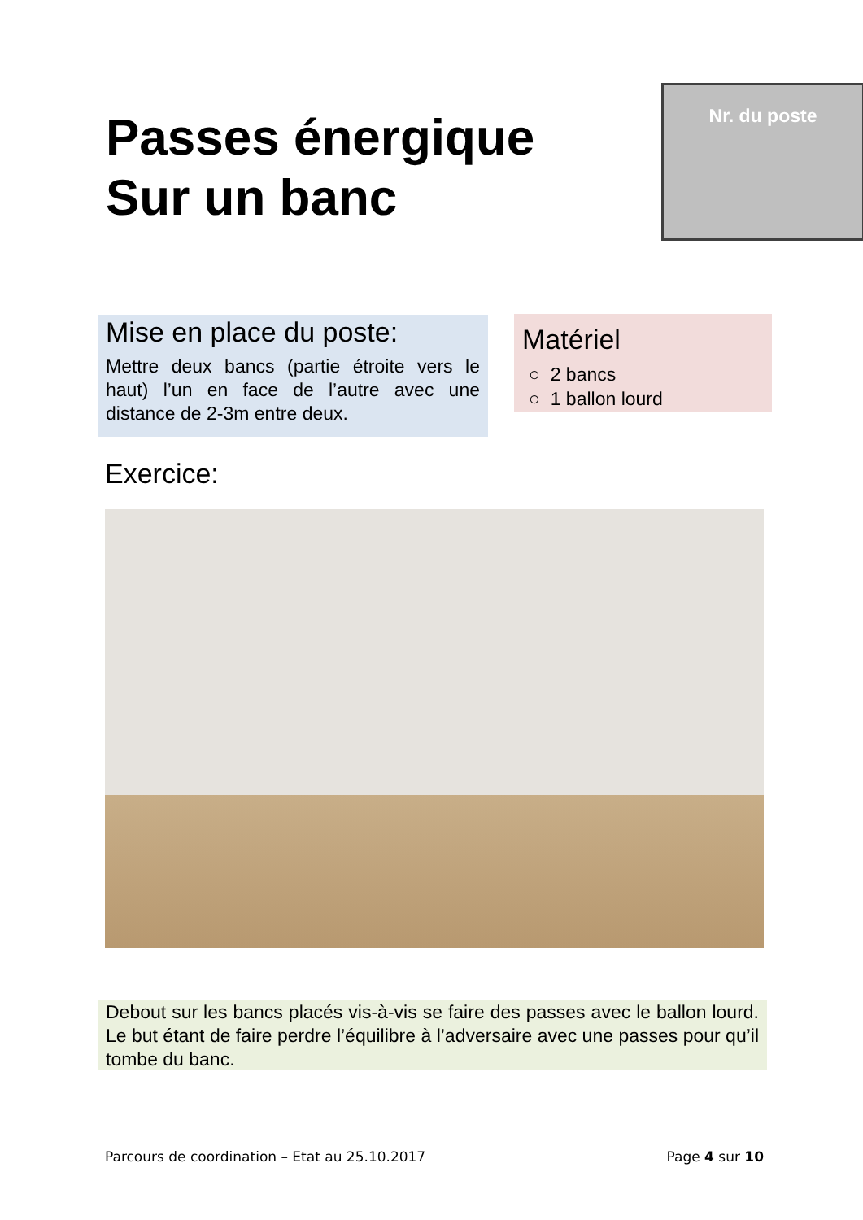Passes énergique
Sur un banc
Nr. du poste
Mise en place du poste:
Mettre deux bancs (partie étroite vers le haut) l’un en face de l’autre avec une distance de 2-3m entre deux.
Matériel
○ 2 bancs
○ 1 ballon lourd
Exercice:
Debout sur les bancs placés vis-à-vis se faire des passes avec le ballon lourd. Le but étant de faire perdre l’équilibre à l’adversaire avec une passes pour qu’il tombe du banc.
Parcours de coordination – Etat au 25.10.2017 Page 4 sur 10